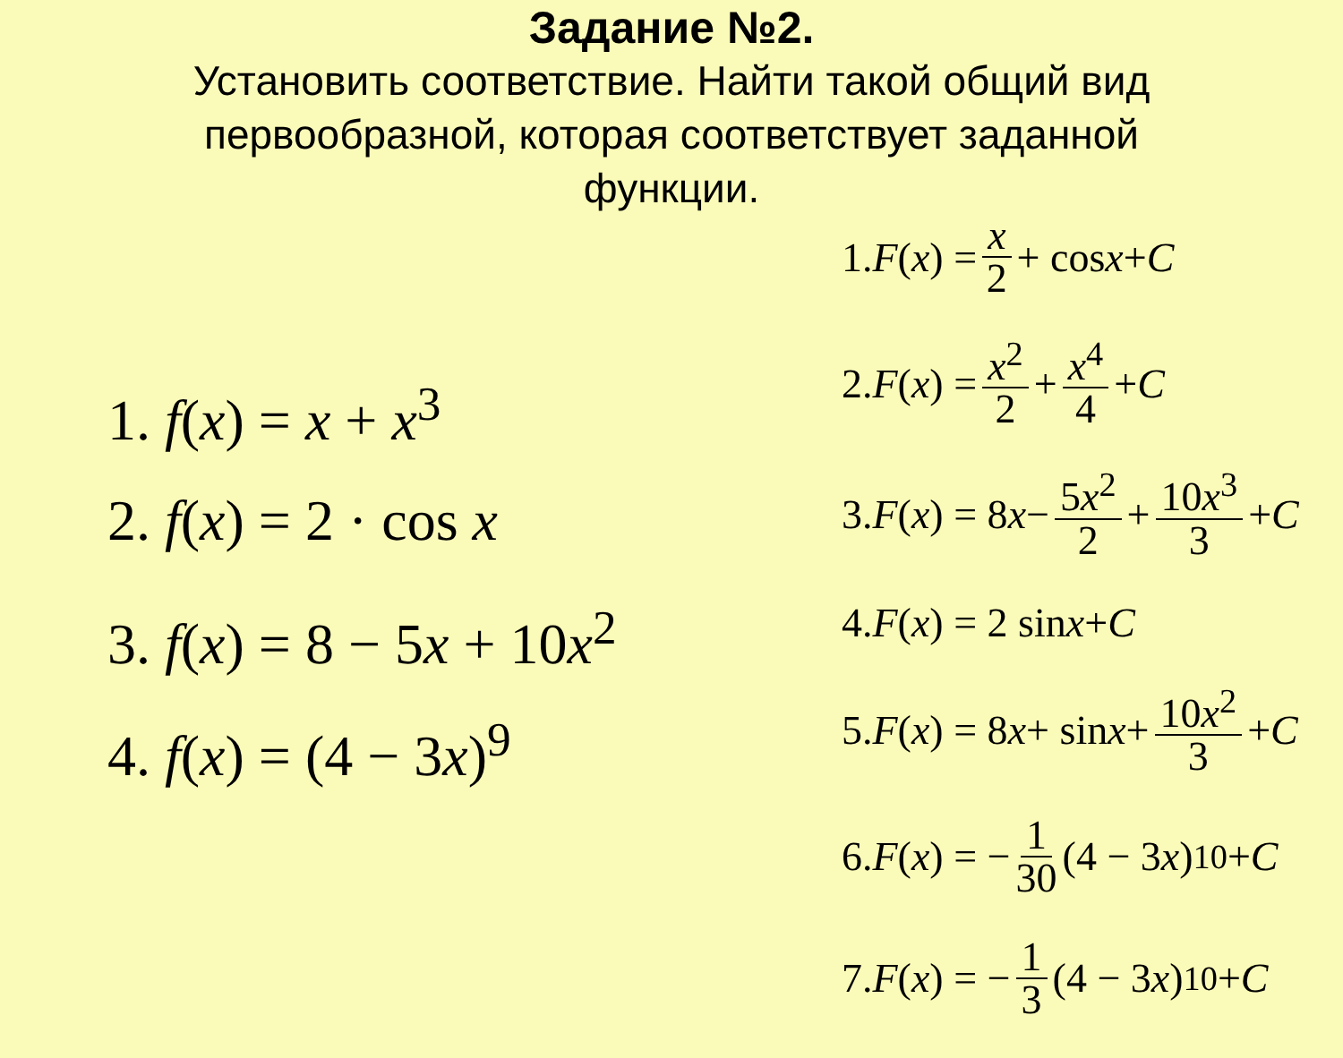Задание №2.
Установить соответствие. Найти такой общий вид первообразной, которая соответствует заданной функции.
1. f(x) = x + x<sup>3</sup>
2. f(x) = 2 · cos x
3. f(x) = 8 − 5x + 10x<sup>2</sup>
4. f(x) = (4 − 3x)<sup>9</sup>
1. F (x) = x 2 + cos x + C
2. F (x) = x<sup>2</sup> 2 + x<sup>4</sup> 4 + C
3. F (x) = 8 x − 5x<sup>2</sup> 2 + 10x<sup>3</sup> 3 + C
4. F (x) = 2 sin x + C
5. F (x) = 8 x + sin x + 10x<sup>2</sup> 3 + C
6. F (x) = − 1 30 (4 − 3 x)<sup>10</sup> + C
7. F (x) = − 1 3 (4 − 3 x)<sup>10</sup> + C